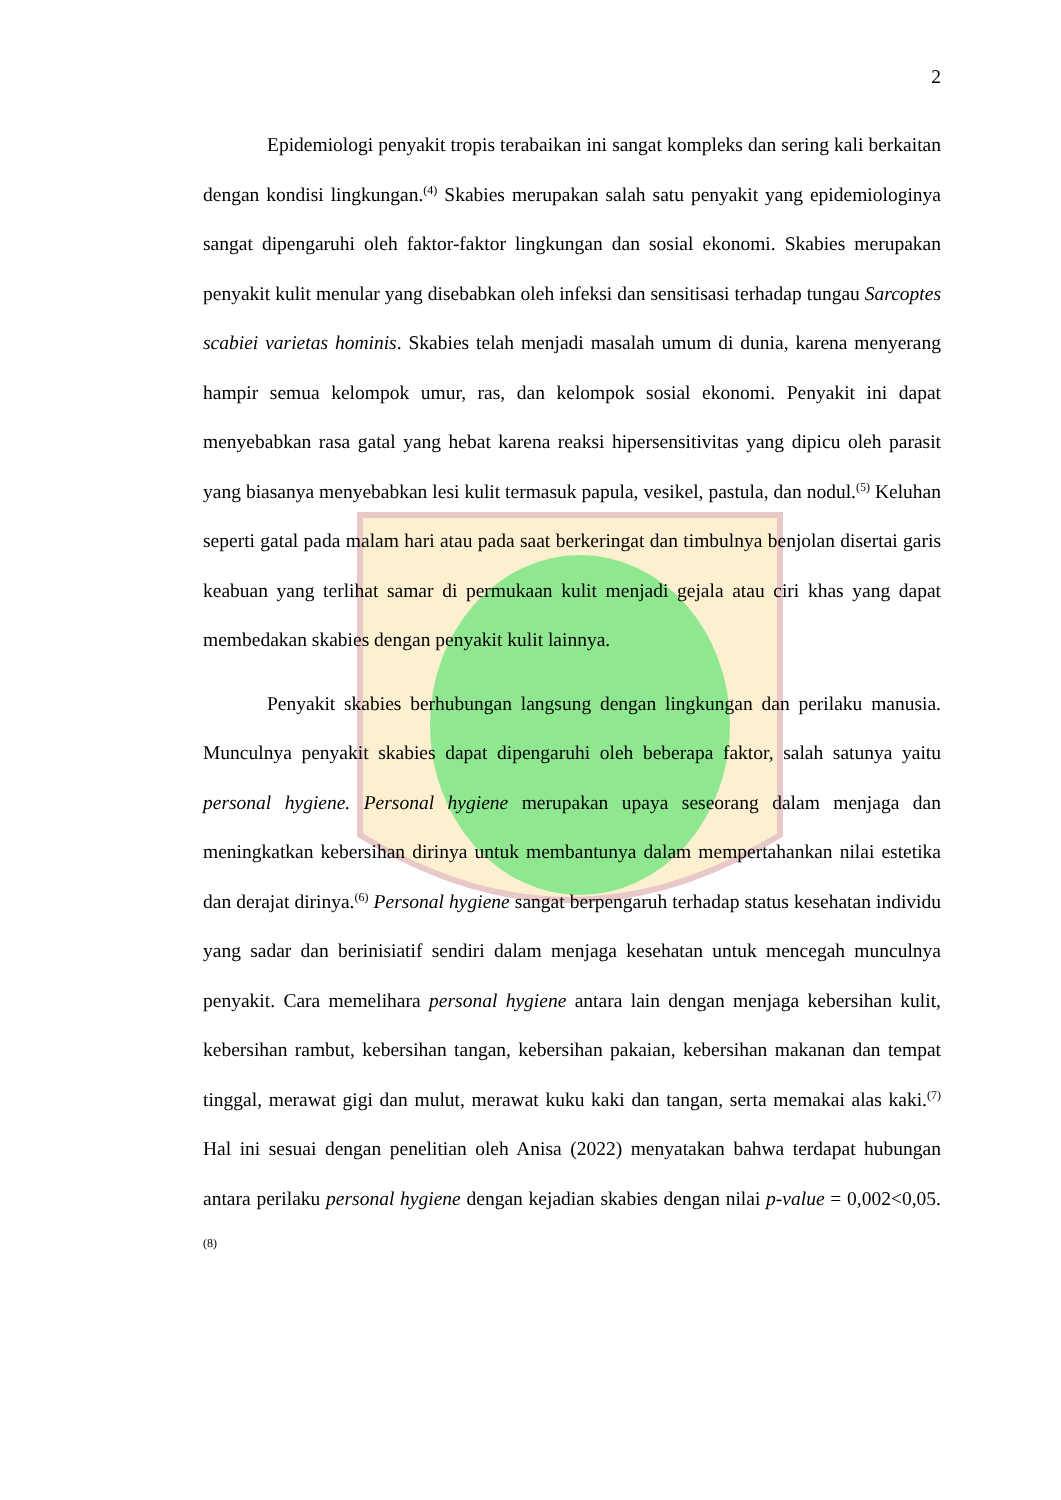2
Epidemiologi penyakit tropis terabaikan ini sangat kompleks dan sering kali berkaitan dengan kondisi lingkungan.<sup>(4)</sup> Skabies merupakan salah satu penyakit yang epidemiologinya sangat dipengaruhi oleh faktor-faktor lingkungan dan sosial ekonomi. Skabies merupakan penyakit kulit menular yang disebabkan oleh infeksi dan sensitisasi terhadap tungau Sarcoptes scabiei varietas hominis. Skabies telah menjadi masalah umum di dunia, karena menyerang hampir semua kelompok umur, ras, dan kelompok sosial ekonomi. Penyakit ini dapat menyebabkan rasa gatal yang hebat karena reaksi hipersensitivitas yang dipicu oleh parasit yang biasanya menyebabkan lesi kulit termasuk papula, vesikel, pastula, dan nodul.<sup>(5)</sup> Keluhan seperti gatal pada malam hari atau pada saat berkeringat dan timbulnya benjolan disertai garis keabuan yang terlihat samar di permukaan kulit menjadi gejala atau ciri khas yang dapat membedakan skabies dengan penyakit kulit lainnya.
Penyakit skabies berhubungan langsung dengan lingkungan dan perilaku manusia. Munculnya penyakit skabies dapat dipengaruhi oleh beberapa faktor, salah satunya yaitu personal hygiene. Personal hygiene merupakan upaya seseorang dalam menjaga dan meningkatkan kebersihan dirinya untuk membantunya dalam mempertahankan nilai estetika dan derajat dirinya.<sup>(6)</sup> Personal hygiene sangat berpengaruh terhadap status kesehatan individu yang sadar dan berinisiatif sendiri dalam menjaga kesehatan untuk mencegah munculnya penyakit. Cara memelihara personal hygiene antara lain dengan menjaga kebersihan kulit, kebersihan rambut, kebersihan tangan, kebersihan pakaian, kebersihan makanan dan tempat tinggal, merawat gigi dan mulut, merawat kuku kaki dan tangan, serta memakai alas kaki.<sup>(7)</sup> Hal ini sesuai dengan penelitian oleh Anisa (2022) menyatakan bahwa terdapat hubungan antara perilaku personal hygiene dengan kejadian skabies dengan nilai p-value = 0,002<0,05.<sup>(8)</sup>